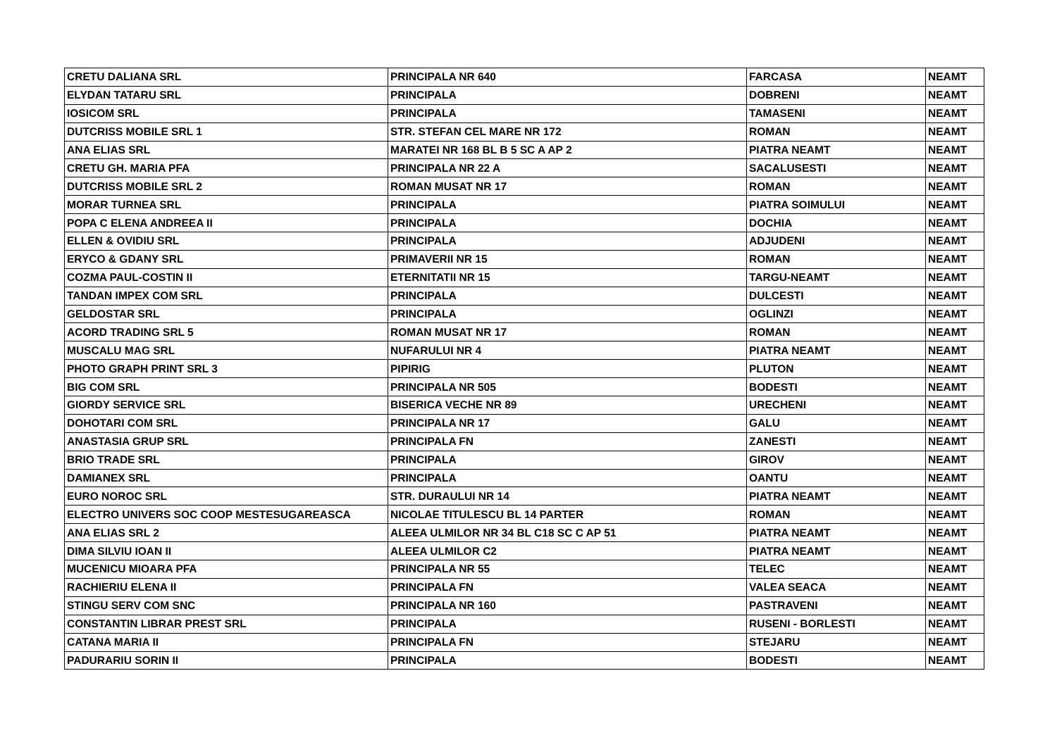| CRETU DALIANA SRL | PRINCIPALA NR 640 | FARCASA | NEAMT |
| ELYDAN TATARU SRL | PRINCIPALA | DOBRENI | NEAMT |
| IOSICOM SRL | PRINCIPALA | TAMASENI | NEAMT |
| DUTCRISS MOBILE SRL 1 | STR. STEFAN CEL MARE NR 172 | ROMAN | NEAMT |
| ANA ELIAS SRL | MARATEI NR 168 BL B 5 SC A AP 2 | PIATRA NEAMT | NEAMT |
| CRETU GH. MARIA PFA | PRINCIPALA NR 22 A | SACALUSESTI | NEAMT |
| DUTCRISS MOBILE SRL 2 | ROMAN MUSAT NR 17 | ROMAN | NEAMT |
| MORAR TURNEA SRL | PRINCIPALA | PIATRA SOIMULUI | NEAMT |
| POPA C ELENA ANDREEA II | PRINCIPALA | DOCHIA | NEAMT |
| ELLEN & OVIDIU SRL | PRINCIPALA | ADJUDENI | NEAMT |
| ERYCO & GDANY SRL | PRIMAVERII NR 15 | ROMAN | NEAMT |
| COZMA PAUL-COSTIN II | ETERNITATII NR 15 | TARGU-NEAMT | NEAMT |
| TANDAN IMPEX COM SRL | PRINCIPALA | DULCESTI | NEAMT |
| GELDOSTAR SRL | PRINCIPALA | OGLINZI | NEAMT |
| ACORD TRADING SRL 5 | ROMAN MUSAT NR 17 | ROMAN | NEAMT |
| MUSCALU MAG SRL | NUFARULUI NR 4 | PIATRA NEAMT | NEAMT |
| PHOTO GRAPH PRINT SRL 3 | PIPIRIG | PLUTON | NEAMT |
| BIG COM SRL | PRINCIPALA NR 505 | BODESTI | NEAMT |
| GIORDY SERVICE SRL | BISERICA VECHE NR 89 | URECHENI | NEAMT |
| DOHOTARI COM SRL | PRINCIPALA NR 17 | GALU | NEAMT |
| ANASTASIA GRUP SRL | PRINCIPALA FN | ZANESTI | NEAMT |
| BRIO TRADE SRL | PRINCIPALA | GIROV | NEAMT |
| DAMIANEX SRL | PRINCIPALA | OANTU | NEAMT |
| EURO NOROC SRL | STR. DURAULUI NR 14 | PIATRA NEAMT | NEAMT |
| ELECTRO UNIVERS SOC COOP MESTESUGAREASCA | NICOLAE TITULESCU BL 14 PARTER | ROMAN | NEAMT |
| ANA ELIAS SRL 2 | ALEEA ULMILOR NR 34 BL C18 SC C AP 51 | PIATRA NEAMT | NEAMT |
| DIMA SILVIU IOAN II | ALEEA ULMILOR C2 | PIATRA NEAMT | NEAMT |
| MUCENICU MIOARA PFA | PRINCIPALA NR 55 | TELEC | NEAMT |
| RACHIERIU ELENA II | PRINCIPALA FN | VALEA SEACA | NEAMT |
| STINGU SERV COM SNC | PRINCIPALA NR 160 | PASTRAVENI | NEAMT |
| CONSTANTIN LIBRAR PREST SRL | PRINCIPALA | RUSENI - BORLESTI | NEAMT |
| CATANA MARIA II | PRINCIPALA FN | STEJARU | NEAMT |
| PADURARIU SORIN II | PRINCIPALA | BODESTI | NEAMT |